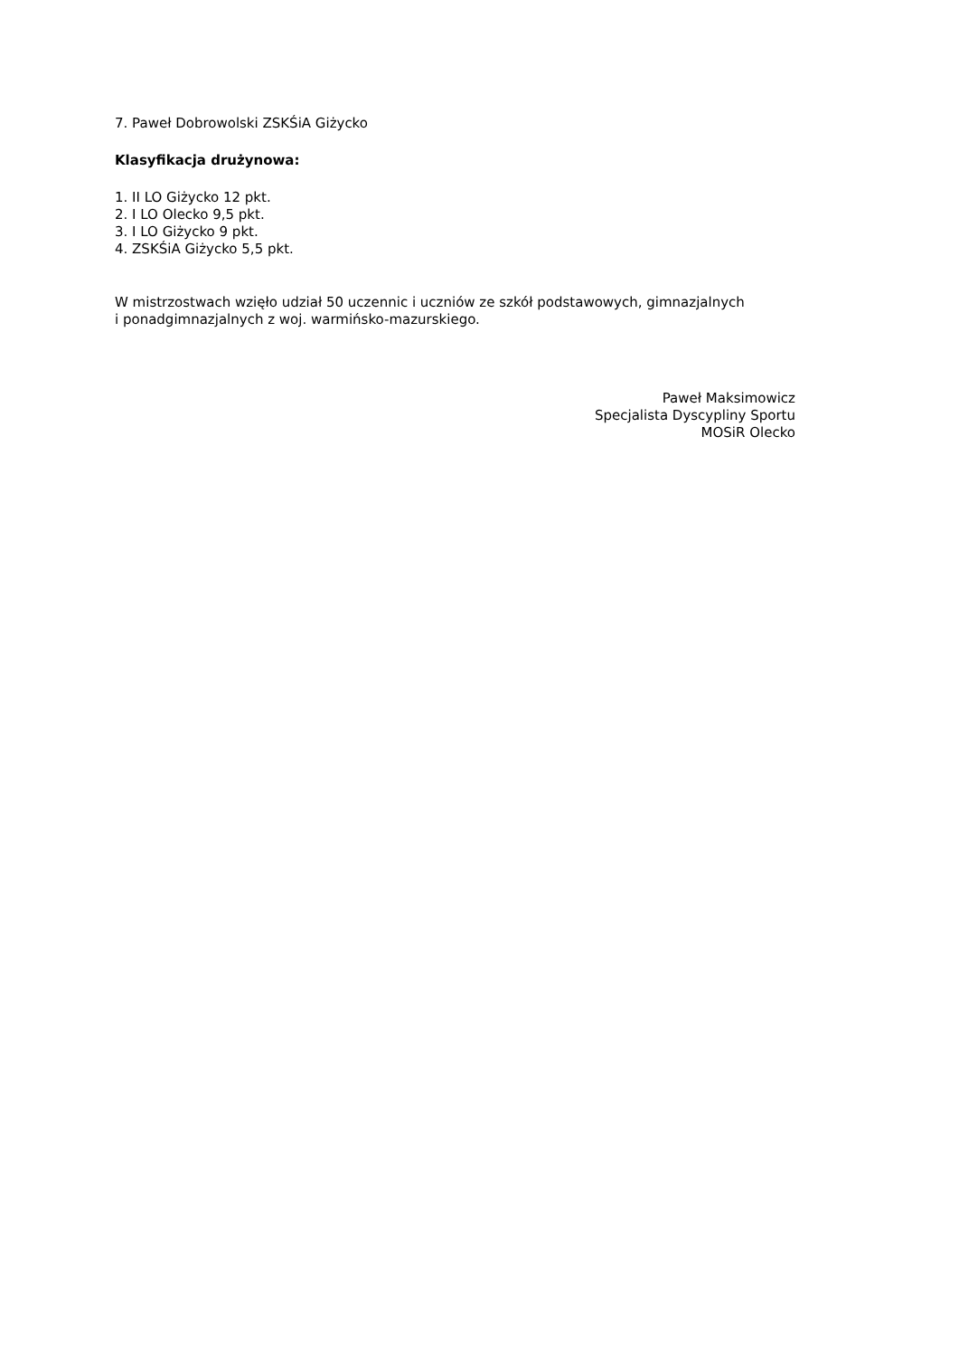7. Paweł Dobrowolski ZSKŚiA Giżycko
Klasyfikacja drużynowa:
1. II LO Giżycko 12 pkt.
2. I LO Olecko 9,5 pkt.
3. I LO Giżycko 9 pkt.
4. ZSKŚiA Giżycko 5,5 pkt.
W mistrzostwach wzięło udział 50 uczennic i uczniów ze szkół podstawowych, gimnazjalnych
i ponadgimnazjalnych z woj. warmińsko-mazurskiego.
Paweł Maksimowicz
Specjalista Dyscypliny Sportu
MOSiR Olecko